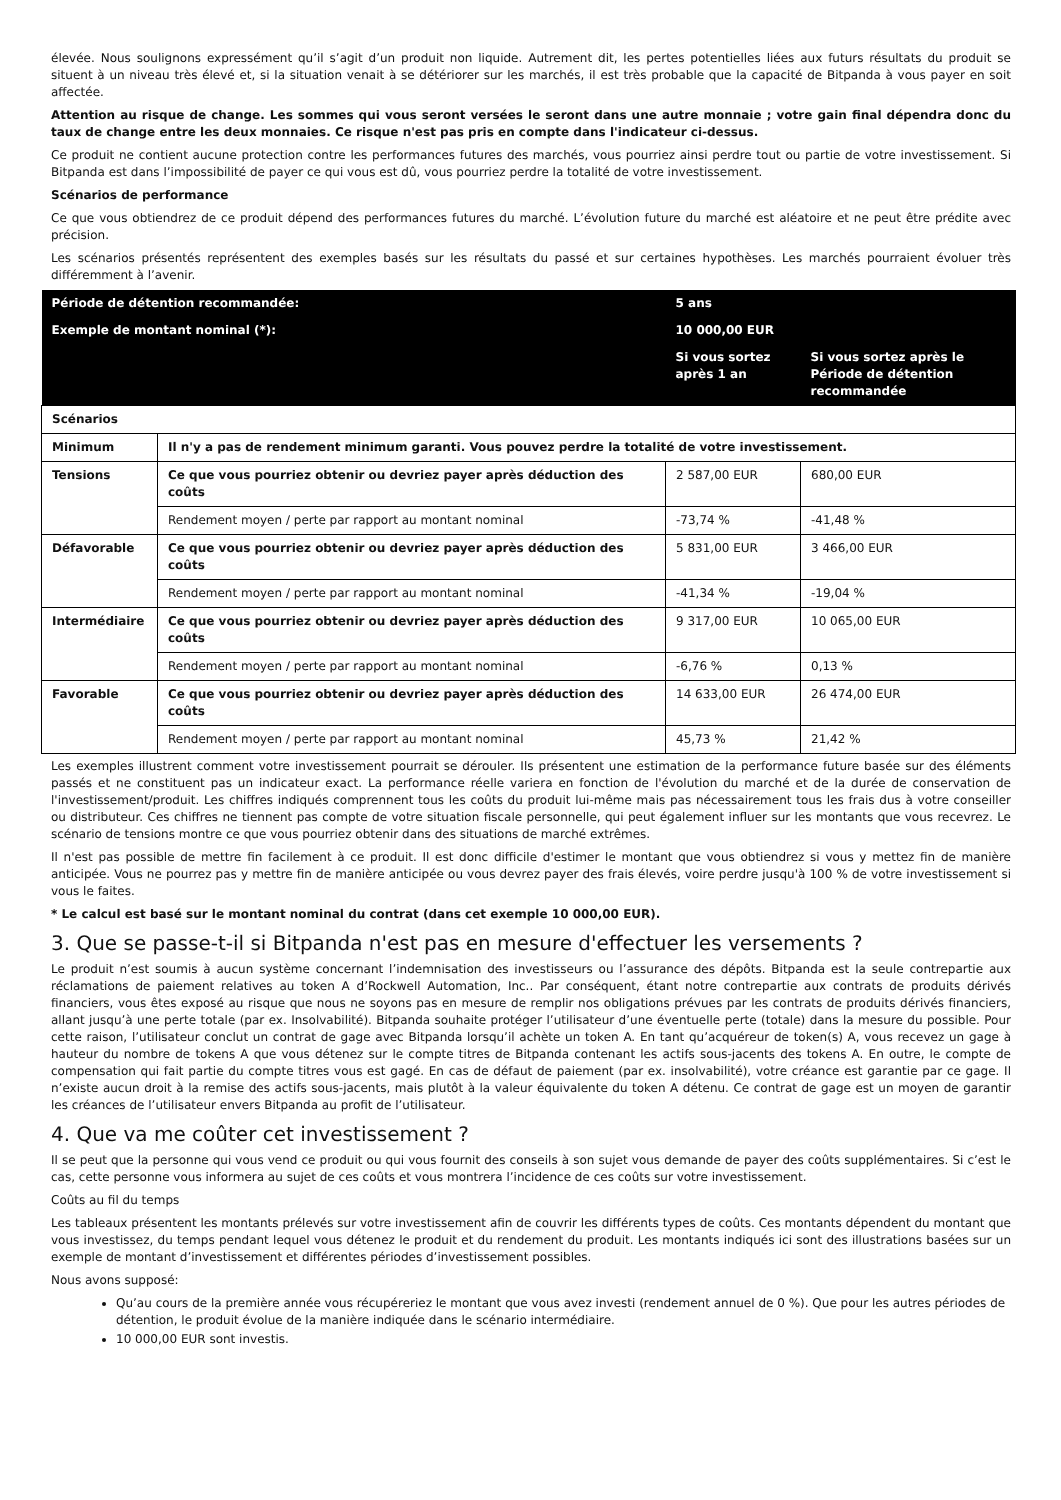élevée. Nous soulignons expressément qu’il s’agit d’un produit non liquide. Autrement dit, les pertes potentielles liées aux futurs résultats du produit se situent à un niveau très élevé et, si la situation venait à se détériorer sur les marchés, il est très probable que la capacité de Bitpanda à vous payer en soit affectée.
Attention au risque de change. Les sommes qui vous seront versées le seront dans une autre monnaie ; votre gain final dépendra donc du taux de change entre les deux monnaies. Ce risque n'est pas pris en compte dans l'indicateur ci-dessus.
Ce produit ne contient aucune protection contre les performances futures des marchés, vous pourriez ainsi perdre tout ou partie de votre investissement. Si Bitpanda est dans l’impossibilité de payer ce qui vous est dû, vous pourriez perdre la totalité de votre investissement.
Scénarios de performance
Ce que vous obtiendrez de ce produit dépend des performances futures du marché. L’évolution future du marché est aléatoire et ne peut être prédite avec précision.
Les scénarios présentés représentent des exemples basés sur les résultats du passé et sur certaines hypothèses. Les marchés pourraient évoluer très différemment à l’avenir.
| Période de détention recommandée: | | 5 ans | |
| Exemple de montant nominal (*): | | 10 000,00 EUR | |
| | | Si vous sortez après 1 an | Si vous sortez après le Période de détention recommandée |
| Scénarios | | | |
| Minimum | Il n'y a pas de rendement minimum garanti. Vous pouvez perdre la totalité de votre investissement. | | |
| Tensions | Ce que vous pourriez obtenir ou devriez payer après déduction des coûts | 2 587,00 EUR | 680,00 EUR |
| | Rendement moyen / perte par rapport au montant nominal | -73,74 % | -41,48 % |
| Défavorable | Ce que vous pourriez obtenir ou devriez payer après déduction des coûts | 5 831,00 EUR | 3 466,00 EUR |
| | Rendement moyen / perte par rapport au montant nominal | -41,34 % | -19,04 % |
| Intermédiaire | Ce que vous pourriez obtenir ou devriez payer après déduction des coûts | 9 317,00 EUR | 10 065,00 EUR |
| | Rendement moyen / perte par rapport au montant nominal | -6,76 % | 0,13 % |
| Favorable | Ce que vous pourriez obtenir ou devriez payer après déduction des coûts | 14 633,00 EUR | 26 474,00 EUR |
| | Rendement moyen / perte par rapport au montant nominal | 45,73 % | 21,42 % |
Les exemples illustrent comment votre investissement pourrait se dérouler. Ils présentent une estimation de la performance future basée sur des éléments passés et ne constituent pas un indicateur exact. La performance réelle variera en fonction de l'évolution du marché et de la durée de conservation de l'investissement/produit. Les chiffres indiqués comprennent tous les coûts du produit lui-même mais pas nécessairement tous les frais dus à votre conseiller ou distributeur. Ces chiffres ne tiennent pas compte de votre situation fiscale personnelle, qui peut également influer sur les montants que vous recevrez. Le scénario de tensions montre ce que vous pourriez obtenir dans des situations de marché extrêmes.
Il n'est pas possible de mettre fin facilement à ce produit. Il est donc difficile d'estimer le montant que vous obtiendrez si vous y mettez fin de manière anticipée. Vous ne pourrez pas y mettre fin de manière anticipée ou vous devrez payer des frais élevés, voire perdre jusqu'à 100 % de votre investissement si vous le faites.
* Le calcul est basé sur le montant nominal du contrat (dans cet exemple 10 000,00 EUR).
3. Que se passe-t-il si Bitpanda n'est pas en mesure d'effectuer les versements ?
Le produit n’est soumis à aucun système concernant l’indemnisation des investisseurs ou l’assurance des dépôts. Bitpanda est la seule contrepartie aux réclamations de paiement relatives au token A d’Rockwell Automation, Inc.. Par conséquent, étant notre contrepartie aux contrats de produits dérivés financiers, vous êtes exposé au risque que nous ne soyons pas en mesure de remplir nos obligations prévues par les contrats de produits dérivés financiers, allant jusqu’à une perte totale (par ex. Insolvabilité). Bitpanda souhaite protéger l’utilisateur d’une éventuelle perte (totale) dans la mesure du possible. Pour cette raison, l’utilisateur conclut un contrat de gage avec Bitpanda lorsqu’il achète un token A. En tant qu’acquéreur de token(s) A, vous recevez un gage à hauteur du nombre de tokens A que vous détenez sur le compte titres de Bitpanda contenant les actifs sous-jacents des tokens A. En outre, le compte de compensation qui fait partie du compte titres vous est gagé. En cas de défaut de paiement (par ex. insolvabilité), votre créance est garantie par ce gage. Il n’existe aucun droit à la remise des actifs sous-jacents, mais plutôt à la valeur équivalente du token A détenu. Ce contrat de gage est un moyen de garantir les créances de l’utilisateur envers Bitpanda au profit de l’utilisateur.
4. Que va me coûter cet investissement ?
Il se peut que la personne qui vous vend ce produit ou qui vous fournit des conseils à son sujet vous demande de payer des coûts supplémentaires. Si c’est le cas, cette personne vous informera au sujet de ces coûts et vous montrera l’incidence de ces coûts sur votre investissement.
Coûts au fil du temps
Les tableaux présentent les montants prélevés sur votre investissement afin de couvrir les différents types de coûts. Ces montants dépendent du montant que vous investissez, du temps pendant lequel vous détenez le produit et du rendement du produit. Les montants indiqués ici sont des illustrations basées sur un exemple de montant d’investissement et différentes périodes d’investissement possibles.
Nous avons supposé:
Qu’au cours de la première année vous récupéreriez le montant que vous avez investi (rendement annuel de 0 %). Que pour les autres périodes de détention, le produit évolue de la manière indiquée dans le scénario intermédiaire.
10 000,00 EUR sont investis.